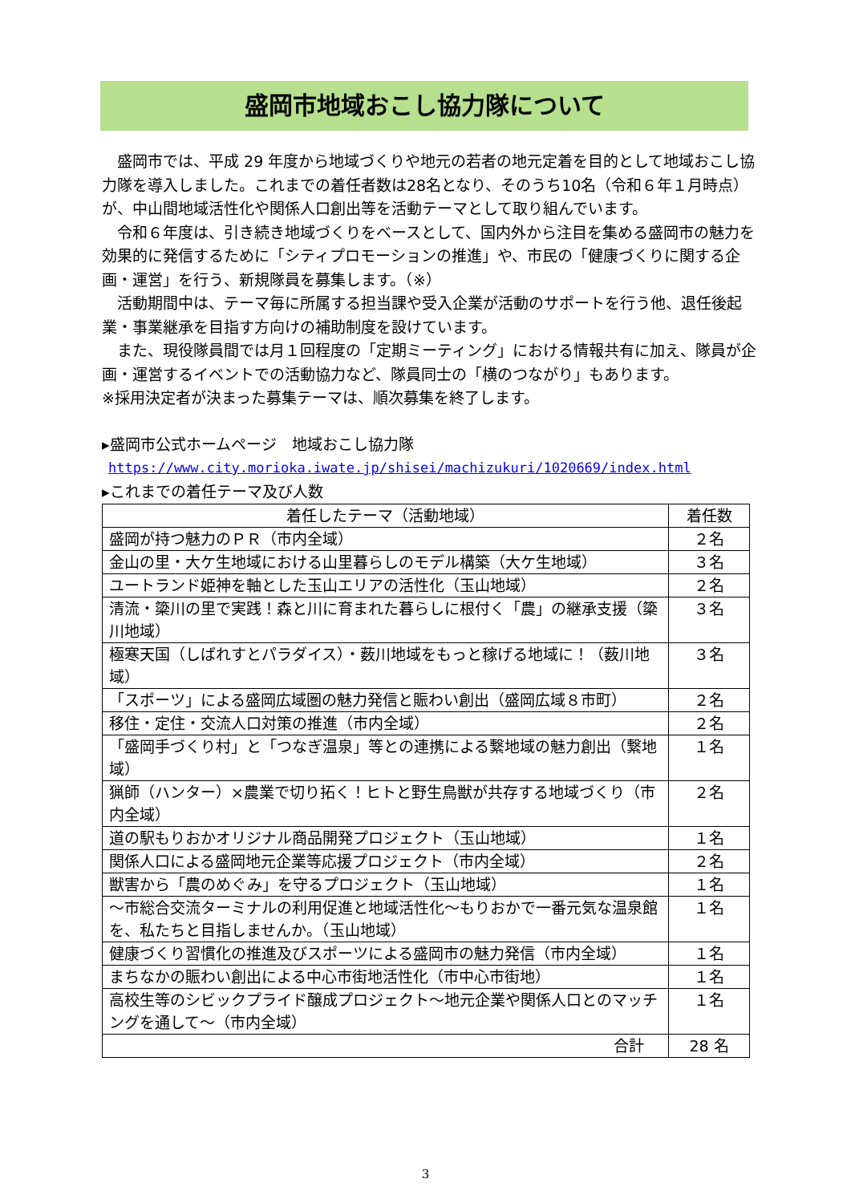盛岡市地域おこし協力隊について
盛岡市では、平成 29 年度から地域づくりや地元の若者の地元定着を目的として地域おこし協力隊を導入しました。これまでの着任者数は28名となり、そのうち10名（令和６年１月時点）が、中山間地域活性化や関係人口創出等を活動テーマとして取り組んでいます。
令和６年度は、引き続き地域づくりをベースとして、国内外から注目を集める盛岡市の魅力を効果的に発信するために「シティプロモーションの推進」や、市民の「健康づくりに関する企画・運営」を行う、新規隊員を募集します。（※）
活動期間中は、テーマ毎に所属する担当課や受入企業が活動のサポートを行う他、退任後起業・事業継承を目指す方向けの補助制度を設けています。
また、現役隊員間では月１回程度の「定期ミーティング」における情報共有に加え、隊員が企画・運営するイベントでの活動協力など、隊員同士の「横のつながり」もあります。　　　　　※採用決定者が決まった募集テーマは、順次募集を終了します。
▸盛岡市公式ホームページ　地域おこし協力隊
https://www.city.morioka.iwate.jp/shisei/machizukuri/1020669/index.html
▸これまでの着任テーマ及び人数
| 着任したテーマ（活動地域） | 着任数 |
| --- | --- |
| 盛岡が持つ魅力のＰＲ（市内全域） | ２名 |
| 金山の里・大ケ生地域における山里暮らしのモデル構築（大ケ生地域） | ３名 |
| ユートランド姫神を軸とした玉山エリアの活性化（玉山地域） | ２名 |
| 清流・簗川の里で実践！森と川に育まれた暮らしに根付く「農」の継承支援（簗川地域） | ３名 |
| 極寒天国（しばれすとパラダイス）・薮川地域をもっと稼げる地域に！（薮川地域） | ３名 |
| 「スポーツ」による盛岡広域圏の魅力発信と賑わい創出（盛岡広域８市町） | ２名 |
| 移住・定住・交流人口対策の推進（市内全域） | ２名 |
| 「盛岡手づくり村」と「つなぎ温泉」等との連携による繋地域の魅力創出（繋地域） | １名 |
| 猟師（ハンター）×農業で切り拓く！ヒトと野生鳥獣が共存する地域づくり（市内全域） | ２名 |
| 道の駅もりおかオリジナル商品開発プロジェクト（玉山地域） | １名 |
| 関係人口による盛岡地元企業等応援プロジェクト（市内全域） | ２名 |
| 獣害から「農のめぐみ」を守るプロジェクト（玉山地域） | １名 |
| ～市総合交流ターミナルの利用促進と地域活性化～もりおかで一番元気な温泉館を、私たちと目指しませんか。（玉山地域） | １名 |
| 健康づくり習慣化の推進及びスポーツによる盛岡市の魅力発信（市内全域） | １名 |
| まちなかの賑わい創出による中心市街地活性化（市中心市街地） | １名 |
| 高校生等のシビックプライド醸成プロジェクト～地元企業や関係人口とのマッチングを通して～（市内全域） | １名 |
| 合計 | 28 名 |
3